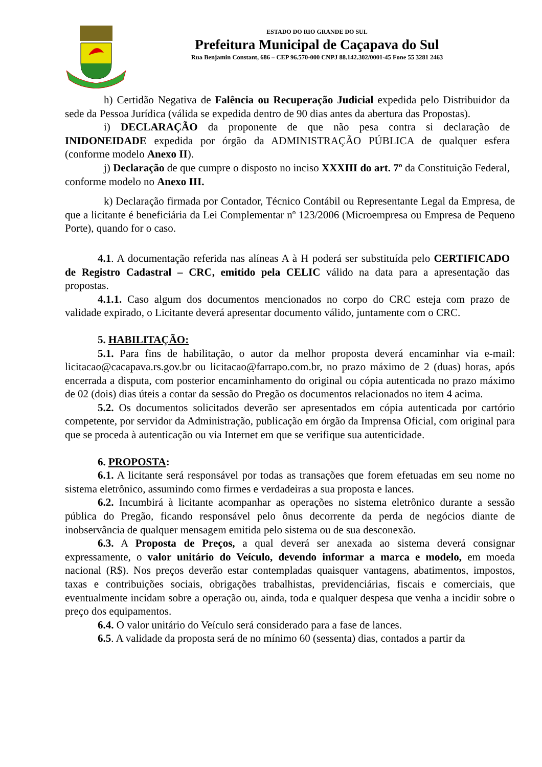ESTADO DO RIO GRANDE DO SUL
Prefeitura Municipal de Caçapava do Sul
Rua Benjamin Constant, 686 – CEP 96.570-000 CNPJ 88.142.302/0001-45 Fone 55 3281 2463
h) Certidão Negativa de Falência ou Recuperação Judicial expedida pelo Distribuidor da sede da Pessoa Jurídica (válida se expedida dentro de 90 dias antes da abertura das Propostas).
i) DECLARAÇÃO da proponente de que não pesa contra si declaração de INIDONEIDADE expedida por órgão da ADMINISTRAÇÃO PÚBLICA de qualquer esfera (conforme modelo Anexo II).
j) Declaração de que cumpre o disposto no inciso XXXIII do art. 7º da Constituição Federal, conforme modelo no Anexo III.
k) Declaração firmada por Contador, Técnico Contábil ou Representante Legal da Empresa, de que a licitante é beneficiária da Lei Complementar nº 123/2006 (Microempresa ou Empresa de Pequeno Porte), quando for o caso.
4.1. A documentação referida nas alíneas A à H poderá ser substituída pelo CERTIFICADO de Registro Cadastral – CRC, emitido pela CELIC válido na data para a apresentação das propostas.
4.1.1. Caso algum dos documentos mencionados no corpo do CRC esteja com prazo de validade expirado, o Licitante deverá apresentar documento válido, juntamente com o CRC.
5. HABILITAÇÃO:
5.1. Para fins de habilitação, o autor da melhor proposta deverá encaminhar via e-mail: licitacao@cacapava.rs.gov.br ou licitacao@farrapo.com.br, no prazo máximo de 2 (duas) horas, após encerrada a disputa, com posterior encaminhamento do original ou cópia autenticada no prazo máximo de 02 (dois) dias úteis a contar da sessão do Pregão os documentos relacionados no item 4 acima.
5.2. Os documentos solicitados deverão ser apresentados em cópia autenticada por cartório competente, por servidor da Administração, publicação em órgão da Imprensa Oficial, com original para que se proceda à autenticação ou via Internet em que se verifique sua autenticidade.
6. PROPOSTA:
6.1. A licitante será responsável por todas as transações que forem efetuadas em seu nome no sistema eletrônico, assumindo como firmes e verdadeiras a sua proposta e lances.
6.2. Incumbirá à licitante acompanhar as operações no sistema eletrônico durante a sessão pública do Pregão, ficando responsável pelo ônus decorrente da perda de negócios diante de inobservância de qualquer mensagem emitida pelo sistema ou de sua desconexão.
6.3. A Proposta de Preços, a qual deverá ser anexada ao sistema deverá consignar expressamente, o valor unitário do Veículo, devendo informar a marca e modelo, em moeda nacional (R$). Nos preços deverão estar contempladas quaisquer vantagens, abatimentos, impostos, taxas e contribuições sociais, obrigações trabalhistas, previdenciárias, fiscais e comerciais, que eventualmente incidam sobre a operação ou, ainda, toda e qualquer despesa que venha a incidir sobre o preço dos equipamentos.
6.4. O valor unitário do Veículo será considerado para a fase de lances.
6.5. A validade da proposta será de no mínimo 60 (sessenta) dias, contados a partir da